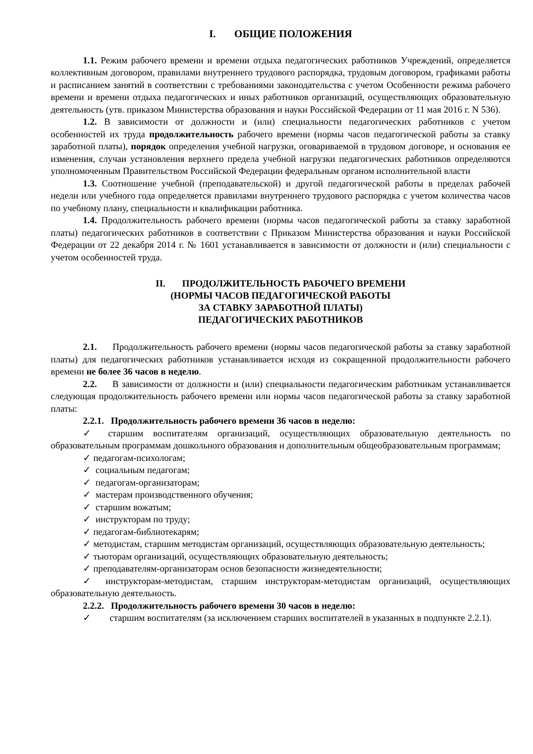I. ОБЩИЕ ПОЛОЖЕНИЯ
1.1. Режим рабочего времени и времени отдыха педагогических работников Учреждений, определяется коллективным договором, правилами внутреннего трудового распорядка, трудовым договором, графиками работы и расписанием занятий в соответствии с требованиями законодательства с учетом Особенности режима рабочего времени и времени отдыха педагогических и иных работников организаций, осуществляющих образовательную деятельность (утв. приказом Министерства образования и науки Российской Федерации от 11 мая 2016 г. N 536).
1.2. В зависимости от должности и (или) специальности педагогических работников с учетом особенностей их труда продолжительность рабочего времени (нормы часов педагогической работы за ставку заработной платы), порядок определения учебной нагрузки, оговариваемой в трудовом договоре, и основания ее изменения, случаи установления верхнего предела учебной нагрузки педагогических работников определяются уполномоченным Правительством Российской Федерации федеральным органом исполнительной власти
1.3. Соотношение учебной (преподавательской) и другой педагогической работы в пределах рабочей недели или учебного года определяется правилами внутреннего трудового распорядка с учетом количества часов по учебному плану, специальности и квалификации работника.
1.4. Продолжительность рабочего времени (нормы часов педагогической работы за ставку заработной платы) педагогических работников в соответствии с Приказом Министерства образования и науки Российской Федерации от 22 декабря 2014 г. № 1601 устанавливается в зависимости от должности и (или) специальности с учетом особенностей труда.
II. ПРОДОЛЖИТЕЛЬНОСТЬ РАБОЧЕГО ВРЕМЕНИ
(НОРМЫ ЧАСОВ ПЕДАГОГИЧЕСКОЙ РАБОТЫ
ЗА СТАВКУ ЗАРАБОТНОЙ ПЛАТЫ)
ПЕДАГОГИЧЕСКИХ РАБОТНИКОВ
2.1. Продолжительность рабочего времени (нормы часов педагогической работы за ставку заработной платы) для педагогических работников устанавливается исходя из сокращенной продолжительности рабочего времени не более 36 часов в неделю.
2.2. В зависимости от должности и (или) специальности педагогическим работникам устанавливается следующая продолжительность рабочего времени или нормы часов педагогической работы за ставку заработной платы:
2.2.1. Продолжительность рабочего времени 36 часов в неделю:
✓ старшим воспитателям организаций, осуществляющих образовательную деятельность по образовательным программам дошкольного образования и дополнительным общеобразовательным программам;
✓ педагогам-психологам;
✓ социальным педагогам;
✓ педагогам-организаторам;
✓ мастерам производственного обучения;
✓ старшим вожатым;
✓ инструкторам по труду;
✓ педагогам-библиотекарям;
✓ методистам, старшим методистам организаций, осуществляющих образовательную деятельность;
✓ тьюторам организаций, осуществляющих образовательную деятельность;
✓ преподавателям-организаторам основ безопасности жизнедеятельности;
✓ инструкторам-методистам, старшим инструкторам-методистам организаций, осуществляющих образовательную деятельность.
2.2.2. Продолжительность рабочего времени 30 часов в неделю:
✓ старшим воспитателям (за исключением старших воспитателей в указанных в подпункте 2.2.1).